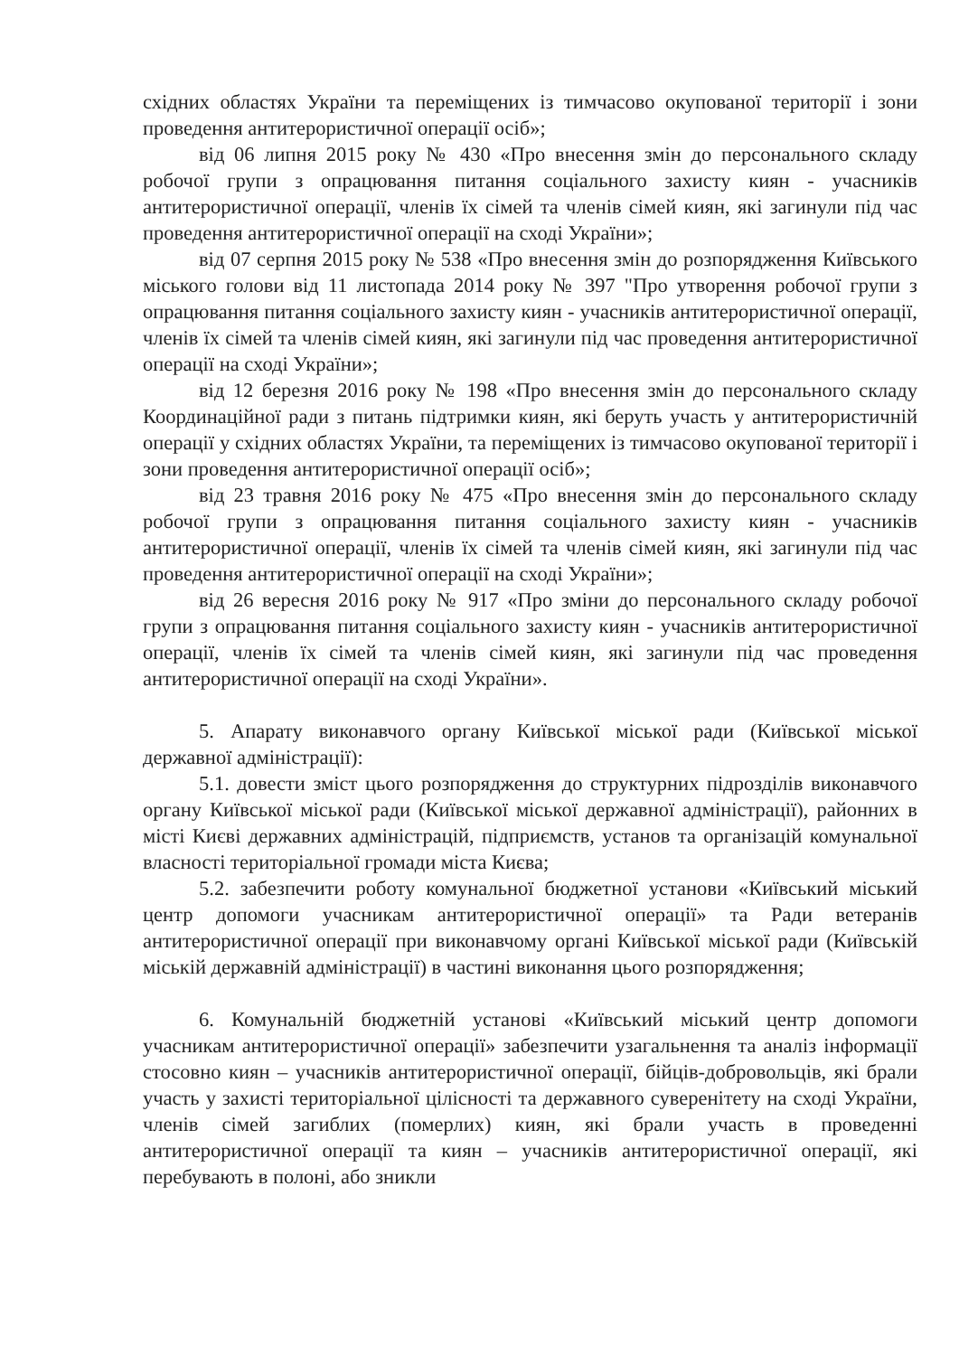східних областях України та переміщених із тимчасово окупованої території і зони проведення антитерористичної операції осіб»;
від 06 липня 2015 року № 430 «Про внесення змін до персонального складу робочої групи з опрацювання питання соціального захисту киян - учасників антитерористичної операції, членів їх сімей та членів сімей киян, які загинули під час проведення антитерористичної операції на сході України»;
від 07 серпня 2015 року № 538 «Про внесення змін до розпорядження Київського міського голови від 11 листопада 2014 року № 397 "Про утворення робочої групи з опрацювання питання соціального захисту киян - учасників антитерористичної операції, членів їх сімей та членів сімей киян, які загинули під час проведення антитерористичної операції на сході України»;
від 12 березня 2016 року № 198 «Про внесення змін до персонального складу Координаційної ради з питань підтримки киян, які беруть участь у антитерористичній операції у східних областях України, та переміщених із тимчасово окупованої території і зони проведення антитерористичної операції осіб»;
від 23 травня 2016 року № 475 «Про внесення змін до персонального складу робочої групи з опрацювання питання соціального захисту киян - учасників антитерористичної операції, членів їх сімей та членів сімей киян, які загинули під час проведення антитерористичної операції на сході України»;
від 26 вересня 2016 року № 917 «Про зміни до персонального складу робочої групи з опрацювання питання соціального захисту киян - учасників антитерористичної операції, членів їх сімей та членів сімей киян, які загинули під час проведення антитерористичної операції на сході України».
5. Апарату виконавчого органу Київської міської ради (Київської міської державної адміністрації):
5.1. довести зміст цього розпорядження до структурних підрозділів виконавчого органу Київської міської ради (Київської міської державної адміністрації), районних в місті Києві державних адміністрацій, підприємств, установ та організацій комунальної власності територіальної громади міста Києва;
5.2. забезпечити роботу комунальної бюджетної установи «Київський міський центр допомоги учасникам антитерористичної операції» та Ради ветеранів антитерористичної операції при виконавчому органі Київської міської ради (Київській міській державній адміністрації) в частині виконання цього розпорядження;
6. Комунальній бюджетній установі «Київський міський центр допомоги учасникам антитерористичної операції» забезпечити узагальнення та аналіз інформації стосовно киян – учасників антитерористичної операції, бійців-добровольців, які брали участь у захисті територіальної цілісності та державного суверенітету на сході України, членів сімей загиблих (померлих) киян, які брали участь в проведенні антитерористичної операції та киян – учасників антитерористичної операції, які перебувають в полоні, або зникли